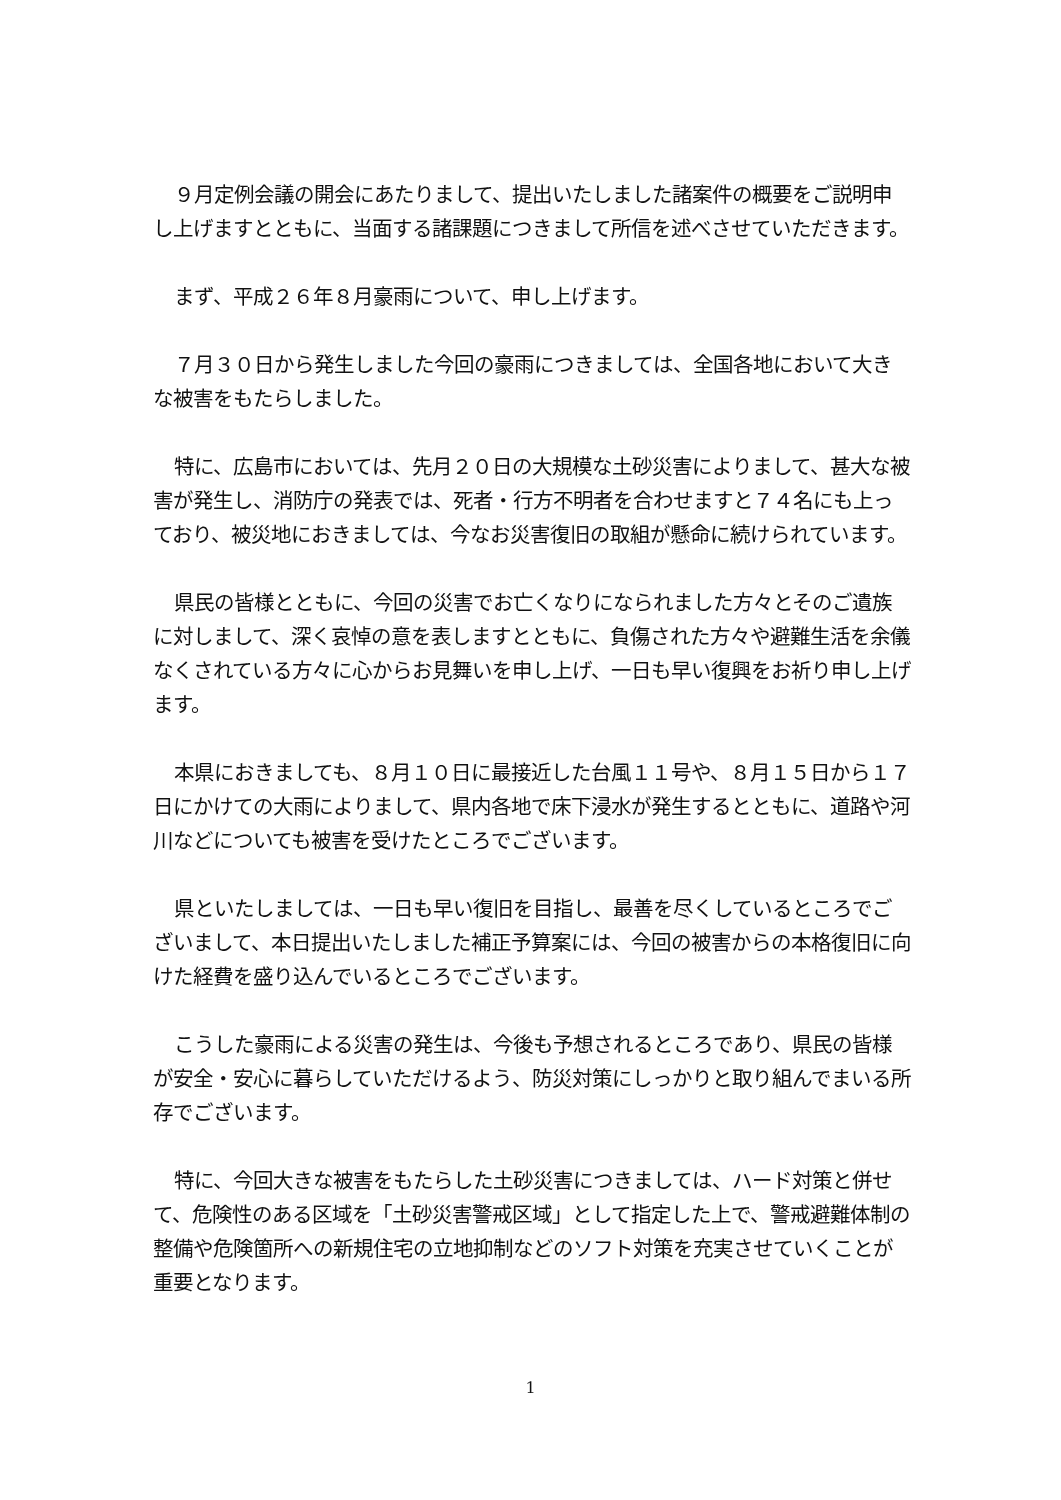９月定例会議の開会にあたりまして、提出いたしました諸案件の概要をご説明申し上げますとともに、当面する諸課題につきまして所信を述べさせていただきます。
まず、平成２６年８月豪雨について、申し上げます。
７月３０日から発生しました今回の豪雨につきましては、全国各地において大きな被害をもたらしました。
特に、広島市においては、先月２０日の大規模な土砂災害によりまして、甚大な被害が発生し、消防庁の発表では、死者・行方不明者を合わせますと７４名にも上っており、被災地におきましては、今なお災害復旧の取組が懸命に続けられています。
県民の皆様とともに、今回の災害でお亡くなりになられました方々とそのご遺族に対しまして、深く哀悼の意を表しますとともに、負傷された方々や避難生活を余儀なくされている方々に心からお見舞いを申し上げ、一日も早い復興をお祈り申し上げます。
本県におきましても、８月１０日に最接近した台風１１号や、８月１５日から１７日にかけての大雨によりまして、県内各地で床下浸水が発生するとともに、道路や河川などについても被害を受けたところでございます。
県といたしましては、一日も早い復旧を目指し、最善を尽くしているところでございまして、本日提出いたしました補正予算案には、今回の被害からの本格復旧に向けた経費を盛り込んでいるところでございます。
こうした豪雨による災害の発生は、今後も予想されるところであり、県民の皆様が安全・安心に暮らしていただけるよう、防災対策にしっかりと取り組んでまいる所存でございます。
特に、今回大きな被害をもたらした土砂災害につきましては、ハード対策と併せて、危険性のある区域を「土砂災害警戒区域」として指定した上で、警戒避難体制の整備や危険箇所への新規住宅の立地抑制などのソフト対策を充実させていくことが重要となります。
1